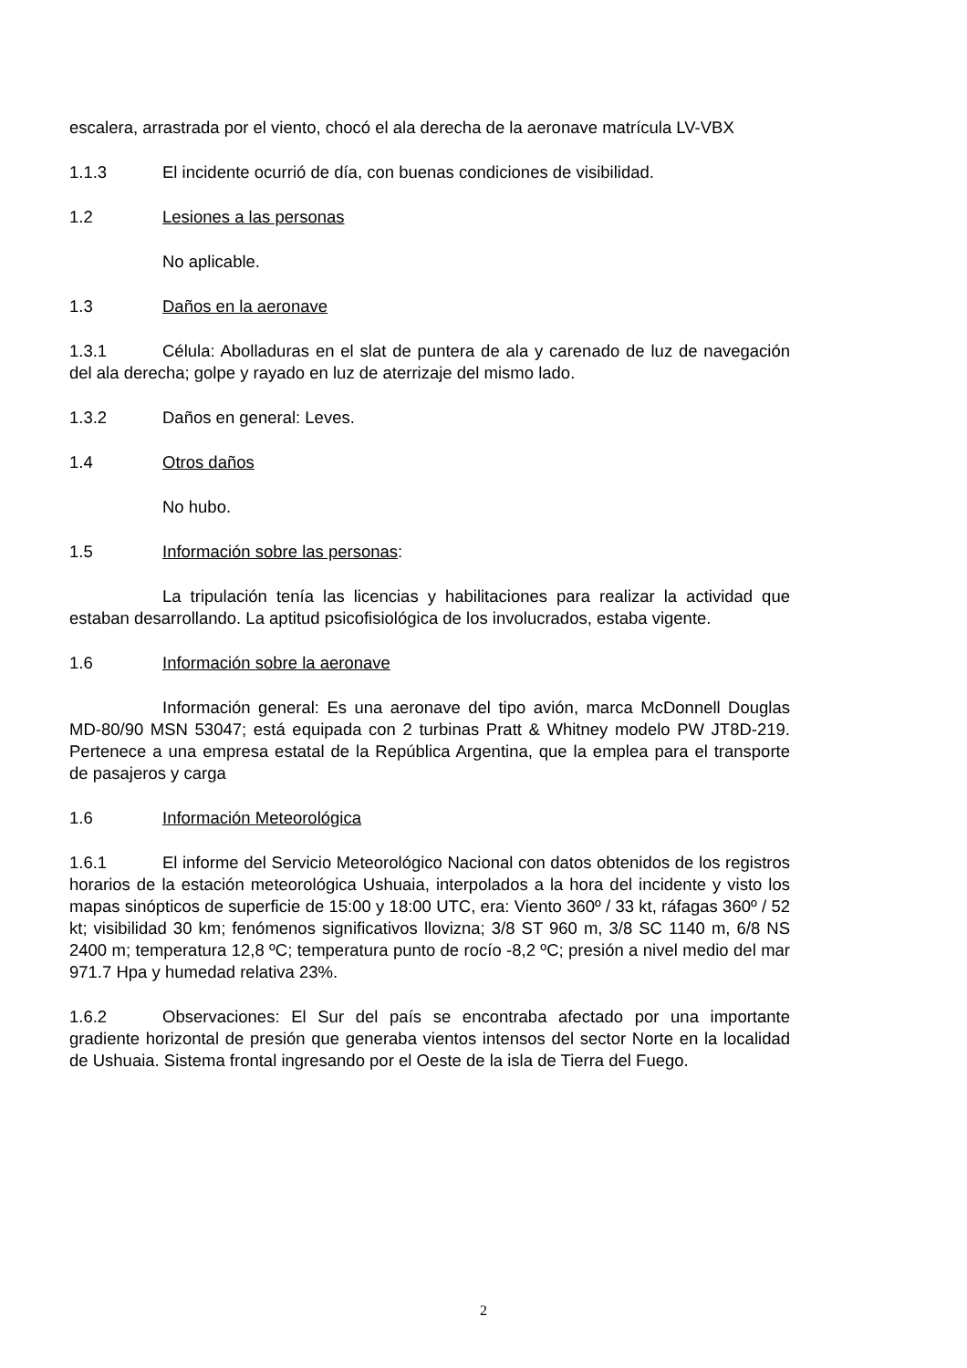escalera, arrastrada por el viento, chocó el ala derecha de la aeronave matrícula LV-VBX
1.1.3 El incidente ocurrió de día, con buenas condiciones de visibilidad.
1.2 Lesiones a las personas
No aplicable.
1.3 Daños en la aeronave
1.3.1 Célula: Abolladuras en el slat de puntera de ala y carenado de luz de navegación del ala derecha; golpe y rayado en luz de aterrizaje del mismo lado.
1.3.2 Daños en general: Leves.
1.4 Otros daños
No hubo.
1.5 Información sobre las personas:
La tripulación tenía las licencias y habilitaciones para realizar la actividad que estaban desarrollando. La aptitud psicofisiológica de los involucrados, estaba vigente.
1.6 Información sobre la aeronave
Información general: Es una aeronave del tipo avión, marca McDonnell Douglas MD-80/90 MSN 53047; está equipada con 2 turbinas Pratt & Whitney modelo PW JT8D-219. Pertenece a una empresa estatal de la República Argentina, que la emplea para el transporte de pasajeros y carga
1.6 Información Meteorológica
1.6.1 El informe del Servicio Meteorológico Nacional con datos obtenidos de los registros horarios de la estación meteorológica Ushuaia, interpolados a la hora del incidente y visto los mapas sinópticos de superficie de 15:00 y 18:00 UTC, era: Viento 360º / 33 kt, ráfagas 360º / 52 kt; visibilidad 30 km; fenómenos significativos llovizna; 3/8 ST 960 m, 3/8 SC 1140 m, 6/8 NS 2400 m; temperatura 12,8 ºC; temperatura punto de rocío -8,2 ºC; presión a nivel medio del mar 971.7 Hpa y humedad relativa 23%.
1.6.2 Observaciones: El Sur del país se encontraba afectado por una importante gradiente horizontal de presión que generaba vientos intensos del sector Norte en la localidad de Ushuaia. Sistema frontal ingresando por el Oeste de la isla de Tierra del Fuego.
2